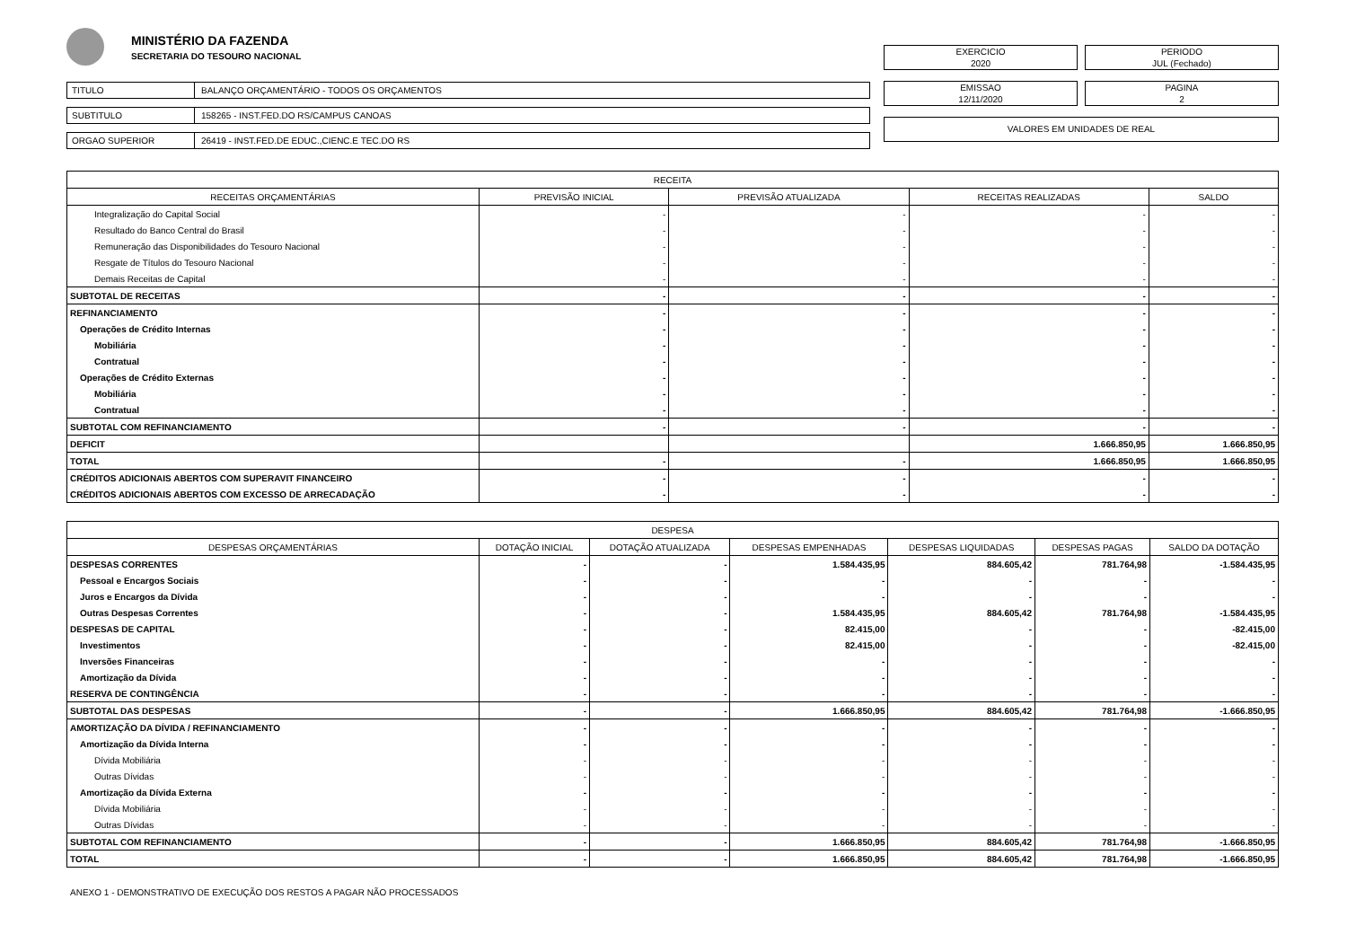MINISTÉRIO DA FAZENDA
SECRETARIA DO TESOURO NACIONAL
TITULO BALANÇO ORÇAMENTÁRIO - TODOS OS ORÇAMENTOS
SUBTITULO 158265 - INST.FED.DO RS/CAMPUS CANOAS
ORGAO SUPERIOR 26419 - INST.FED.DE EDUC.,CIENC.E TEC.DO RS
EXERCICIO
2020
PERIODO
JUL (Fechado)
EMISSAO
12/11/2020
PAGINA
2
VALORES EM UNIDADES DE REAL
| RECEITA | | | | |
| --- | --- | --- | --- | --- |
| RECEITAS ORÇAMENTÁRIAS | PREVISÃO INICIAL | PREVISÃO ATUALIZADA | RECEITAS REALIZADAS | SALDO |
| Integralização do Capital Social | - | - | - | - |
| Resultado do Banco Central do Brasil | - | - | - | - |
| Remuneração das Disponibilidades do Tesouro Nacional | - | - | - | - |
| Resgate de Títulos do Tesouro Nacional | - | - | - | - |
| Demais Receitas de Capital | - | - | - | - |
| SUBTOTAL DE RECEITAS | - | - | - | - |
| REFINANCIAMENTO | - | - | - | - |
| Operações de Crédito Internas | - | - | - | - |
| Mobiliária | - | - | - | - |
| Contratual | - | - | - | - |
| Operações de Crédito Externas | - | - | - | - |
| Mobiliária | - | - | - | - |
| Contratual | - | - | - | - |
| SUBTOTAL COM REFINANCIAMENTO | - | - | - | - |
| DEFICIT | | | 1.666.850,95 | 1.666.850,95 |
| TOTAL | - | - | 1.666.850,95 | 1.666.850,95 |
| CRÉDITOS ADICIONAIS ABERTOS COM SUPERAVIT FINANCEIRO | - | - | - | - |
| CRÉDITOS ADICIONAIS ABERTOS COM EXCESSO DE ARRECADAÇÃO | - | - | - | - |
| DESPESA | | | | | | |
| --- | --- | --- | --- | --- | --- | --- |
| DESPESAS ORÇAMENTÁRIAS | DOTAÇÃO INICIAL | DOTAÇÃO ATUALIZADA | DESPESAS EMPENHADAS | DESPESAS LIQUIDADAS | DESPESAS PAGAS | SALDO DA DOTAÇÃO |
| DESPESAS CORRENTES | - | - | 1.584.435,95 | 884.605,42 | 781.764,98 | -1.584.435,95 |
| Pessoal e Encargos Sociais | - | - | - | - | - | - |
| Juros e Encargos da Dívida | - | - | - | - | - | - |
| Outras Despesas Correntes | - | - | 1.584.435,95 | 884.605,42 | 781.764,98 | -1.584.435,95 |
| DESPESAS DE CAPITAL | - | - | 82.415,00 | - | - | -82.415,00 |
| Investimentos | - | - | 82.415,00 | - | - | -82.415,00 |
| Inversões Financeiras | - | - | - | - | - | - |
| Amortização da Dívida | - | - | - | - | - | - |
| RESERVA DE CONTINGÊNCIA | - | - | - | - | - | - |
| SUBTOTAL DAS DESPESAS | - | - | 1.666.850,95 | 884.605,42 | 781.764,98 | -1.666.850,95 |
| AMORTIZAÇÃO DA DÍVIDA / REFINANCIAMENTO | - | - | - | - | - | - |
| Amortização da Dívida Interna | - | - | - | - | - | - |
| Dívida Mobiliária | - | - | - | - | - | - |
| Outras Dívidas | - | - | - | - | - | - |
| Amortização da Dívida Externa | - | - | - | - | - | - |
| Dívida Mobiliária | - | - | - | - | - | - |
| Outras Dívidas | - | - | - | - | - | - |
| SUBTOTAL COM REFINANCIAMENTO | - | - | 1.666.850,95 | 884.605,42 | 781.764,98 | -1.666.850,95 |
| TOTAL | - | - | 1.666.850,95 | 884.605,42 | 781.764,98 | -1.666.850,95 |
ANEXO 1 - DEMONSTRATIVO DE EXECUÇÃO DOS RESTOS A PAGAR NÃO PROCESSADOS